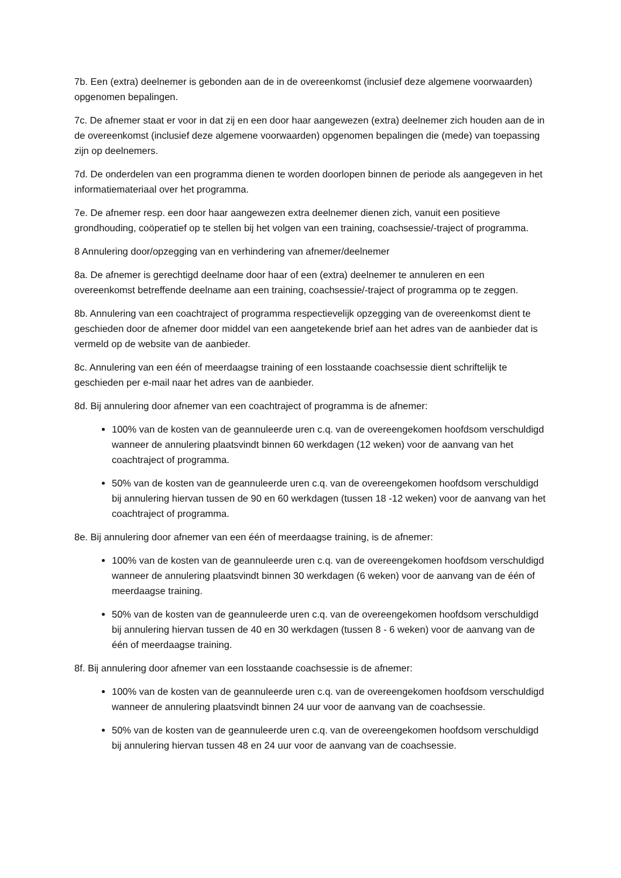7b. Een (extra) deelnemer is gebonden aan de in de overeenkomst (inclusief deze algemene voorwaarden) opgenomen bepalingen.
7c. De afnemer staat er voor in dat zij en een door haar aangewezen (extra) deelnemer zich houden aan de in de overeenkomst (inclusief deze algemene voorwaarden) opgenomen bepalingen die (mede) van toepassing zijn op deelnemers.
7d. De onderdelen van een programma dienen te worden doorlopen binnen de periode als aangegeven in het informatiemateriaal over het programma.
7e. De afnemer resp. een door haar aangewezen extra deelnemer dienen zich, vanuit een positieve grondhouding, coöperatief op te stellen bij het volgen van een training, coachsessie/-traject of programma.
8 Annulering door/opzegging van en verhindering van afnemer/deelnemer
8a. De afnemer is gerechtigd deelname door haar of een (extra) deelnemer te annuleren en een overeenkomst betreffende deelname aan een training, coachsessie/-traject of programma op te zeggen.
8b. Annulering van een coachtraject of programma respectievelijk opzegging van de overeenkomst dient te geschieden door de afnemer door middel van een aangetekende brief aan het adres van de aanbieder dat is vermeld op de website van de aanbieder.
8c. Annulering van een één of meerdaagse training of een losstaande coachsessie dient schriftelijk te geschieden per e-mail naar het adres van de aanbieder.
8d. Bij annulering door afnemer van een coachtraject of programma is de afnemer:
100% van de kosten van de geannuleerde uren c.q. van de overeengekomen hoofdsom verschuldigd wanneer de annulering plaatsvindt binnen 60 werkdagen (12 weken) voor de aanvang van het coachtraject of programma.
50% van de kosten van de geannuleerde uren c.q. van de overeengekomen hoofdsom verschuldigd bij annulering hiervan tussen de 90 en 60 werkdagen (tussen 18 -12 weken) voor de aanvang van het coachtraject of programma.
8e. Bij annulering door afnemer van een één of meerdaagse training, is de afnemer:
100% van de kosten van de geannuleerde uren c.q. van de overeengekomen hoofdsom verschuldigd wanneer de annulering plaatsvindt binnen 30 werkdagen (6 weken) voor de aanvang van de één of meerdaagse training.
50% van de kosten van de geannuleerde uren c.q. van de overeengekomen hoofdsom verschuldigd bij annulering hiervan tussen de 40 en 30 werkdagen (tussen 8 - 6 weken) voor de aanvang van de één of meerdaagse training.
8f. Bij annulering door afnemer van een losstaande coachsessie is de afnemer:
100% van de kosten van de geannuleerde uren c.q. van de overeengekomen hoofdsom verschuldigd wanneer de annulering plaatsvindt binnen 24 uur voor de aanvang van de coachsessie.
50% van de kosten van de geannuleerde uren c.q. van de overeengekomen hoofdsom verschuldigd bij annulering hiervan tussen 48 en 24 uur voor de aanvang van de coachsessie.